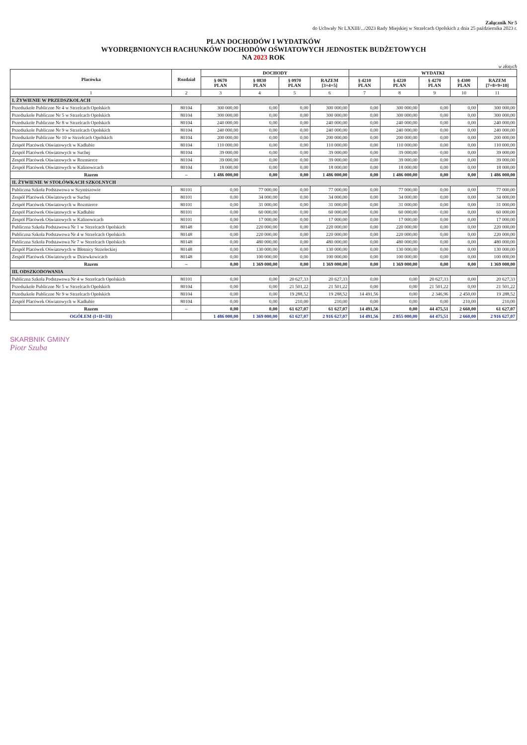Załącznik Nr 5
do Uchwały Nr LXXIII/.../2023 Rady Miejskiej w Strzelcach Opolskich z dnia 25 października 2023 r.
PLAN DOCHODÓW I WYDATKÓW
WYODRĘBNIONYCH RACHUNKÓW DOCHODÓW OŚWIATOWYCH JEDNOSTEK BUDŻETOWYCH
NA 2023 ROK
w złotych
| Placówka | Rozdział | DOCHODY | | | | WYDATKI | | | | |
| --- | --- | --- | --- | --- | --- | --- | --- | --- | --- | --- |
| | | § 0670 PLAN | § 0830 PLAN | § 0970 PLAN | RAZEM [3+4+5] | § 4210 PLAN | § 4220 PLAN | § 4270 PLAN | § 4300 PLAN | RAZEM [7+8+9+10] |
| 1 | 2 | 3 | 4 | 5 | 6 | 7 | 8 | 9 | 10 | 11 |
| I. ŻYWIENIE W PRZEDSZKOLACH | | | | | | | | | | |
| Przedszkole Publiczne Nr 4 w Strzelcach Opolskich | 80104 | 300 000,00 | 0,00 | 0,00 | 300 000,00 | 0,00 | 300 000,00 | 0,00 | 0,00 | 300 000,00 |
| Przedszkole Publiczne Nr 5 w Strzelcach Opolskich | 80104 | 300 000,00 | 0,00 | 0,00 | 300 000,00 | 0,00 | 300 000,00 | 0,00 | 0,00 | 300 000,00 |
| Przedszkole Publiczne Nr 8 w Strzelcach Opolskich | 80104 | 240 000,00 | 0,00 | 0,00 | 240 000,00 | 0,00 | 240 000,00 | 0,00 | 0,00 | 240 000,00 |
| Przedszkole Publiczne Nr 9 w Strzelcach Opolskich | 80104 | 240 000,00 | 0,00 | 0,00 | 240 000,00 | 0,00 | 240 000,00 | 0,00 | 0,00 | 240 000,00 |
| Przedszkole Publiczne Nr 10 w Strzelcach Opolskich | 80104 | 200 000,00 | 0,00 | 0,00 | 200 000,00 | 0,00 | 200 000,00 | 0,00 | 0,00 | 200 000,00 |
| Zespół Placówek Oświatowych w Kadłubie | 80104 | 110 000,00 | 0,00 | 0,00 | 110 000,00 | 0,00 | 110 000,00 | 0,00 | 0,00 | 110 000,00 |
| Zespół Placówek Oświatowych w Suchej | 80104 | 39 000,00 | 0,00 | 0,00 | 39 000,00 | 0,00 | 39 000,00 | 0,00 | 0,00 | 39 000,00 |
| Zespół Placówek Oświatowych w Rozmierce | 80104 | 39 000,00 | 0,00 | 0,00 | 39 000,00 | 0,00 | 39 000,00 | 0,00 | 0,00 | 39 000,00 |
| Zespół Placówek Oświatowych w Kalinowicach | 80104 | 18 000,00 | 0,00 | 0,00 | 18 000,00 | 0,00 | 18 000,00 | 0,00 | 0,00 | 18 000,00 |
| Razem | – | 1 486 000,00 | 0,00 | 0,00 | 1 486 000,00 | 0,00 | 1 486 000,00 | 0,00 | 0,00 | 1 486 000,00 |
| II. ŻYWIENIE W STOŁÓWKACH SZKOLNYCH | | | | | | | | | | |
| Publiczna Szkoła Podstawowa w Szymiszowie | 80101 | 0,00 | 77 000,00 | 0,00 | 77 000,00 | 0,00 | 77 000,00 | 0,00 | 0,00 | 77 000,00 |
| Zespół Placówek Oświatowych w Suchej | 80101 | 0,00 | 34 000,00 | 0,00 | 34 000,00 | 0,00 | 34 000,00 | 0,00 | 0,00 | 34 000,00 |
| Zespół Placówek Oświatowych w Rozmierce | 80101 | 0,00 | 31 000,00 | 0,00 | 31 000,00 | 0,00 | 31 000,00 | 0,00 | 0,00 | 31 000,00 |
| Zespół Placówek Oświatowych w Kadłubie | 80101 | 0,00 | 60 000,00 | 0,00 | 60 000,00 | 0,00 | 60 000,00 | 0,00 | 0,00 | 60 000,00 |
| Zespół Placówek Oświatowych w Kalinowicach | 80101 | 0,00 | 17 000,00 | 0,00 | 17 000,00 | 0,00 | 17 000,00 | 0,00 | 0,00 | 17 000,00 |
| Publiczna Szkoła Podstawowa Nr 1 w Strzelcach Opolskich | 80148 | 0,00 | 220 000,00 | 0,00 | 220 000,00 | 0,00 | 220 000,00 | 0,00 | 0,00 | 220 000,00 |
| Publiczna Szkoła Podstawowa Nr 4 w Strzelcach Opolskich | 80148 | 0,00 | 220 000,00 | 0,00 | 220 000,00 | 0,00 | 220 000,00 | 0,00 | 0,00 | 220 000,00 |
| Publiczna Szkoła Podstawowa Nr 7 w Strzelcach Opolskich | 80148 | 0,00 | 480 000,00 | 0,00 | 480 000,00 | 0,00 | 480 000,00 | 0,00 | 0,00 | 480 000,00 |
| Zespół Placówek Oświatowych w Błotnicy Strzeleckiej | 80148 | 0,00 | 130 000,00 | 0,00 | 130 000,00 | 0,00 | 130 000,00 | 0,00 | 0,00 | 130 000,00 |
| Zespół Placówek Oświatowych w Dziewkowicach | 80148 | 0,00 | 100 000,00 | 0,00 | 100 000,00 | 0,00 | 100 000,00 | 0,00 | 0,00 | 100 000,00 |
| Razem | – | 0,00 | 1 369 000,00 | 0,00 | 1 369 000,00 | 0,00 | 1 369 000,00 | 0,00 | 0,00 | 1 369 000,00 |
| III. ODSZKODOWANIA | | | | | | | | | | |
| Publiczna Szkoła Podstawowa Nr 4 w Strzelcach Opolskich | 80101 | 0,00 | 0,00 | 20 627,33 | 20 627,33 | 0,00 | 0,00 | 20 627,33 | 0,00 | 20 627,33 |
| Przedszkole Publiczne Nr 5 w Strzelcach Opolskich | 80104 | 0,00 | 0,00 | 21 501,22 | 21 501,22 | 0,00 | 0,00 | 21 501,22 | 0,00 | 21 501,22 |
| Przedszkole Publiczne Nr 9 w Strzelcach Opolskich | 80104 | 0,00 | 0,00 | 19 288,52 | 19 288,52 | 14 491,56 | 0,00 | 2 346,96 | 2 450,00 | 19 288,52 |
| Zespół Placówek Oświatowych w Kadłubie | 80104 | 0,00 | 0,00 | 210,00 | 210,00 | 0,00 | 0,00 | 0,00 | 210,00 | 210,00 |
| Razem | – | 0,00 | 0,00 | 61 627,07 | 61 627,07 | 14 491,56 | 0,00 | 44 475,51 | 2 660,00 | 61 627,07 |
| OGÓŁEM (I+II+III) | | 1 486 000,00 | 1 369 000,00 | 61 627,07 | 2 916 627,07 | 14 491,56 | 2 855 000,00 | 44 475,51 | 2 660,00 | 2 916 627,07 |
SKARBNIK GMINY
Piotr Szuba